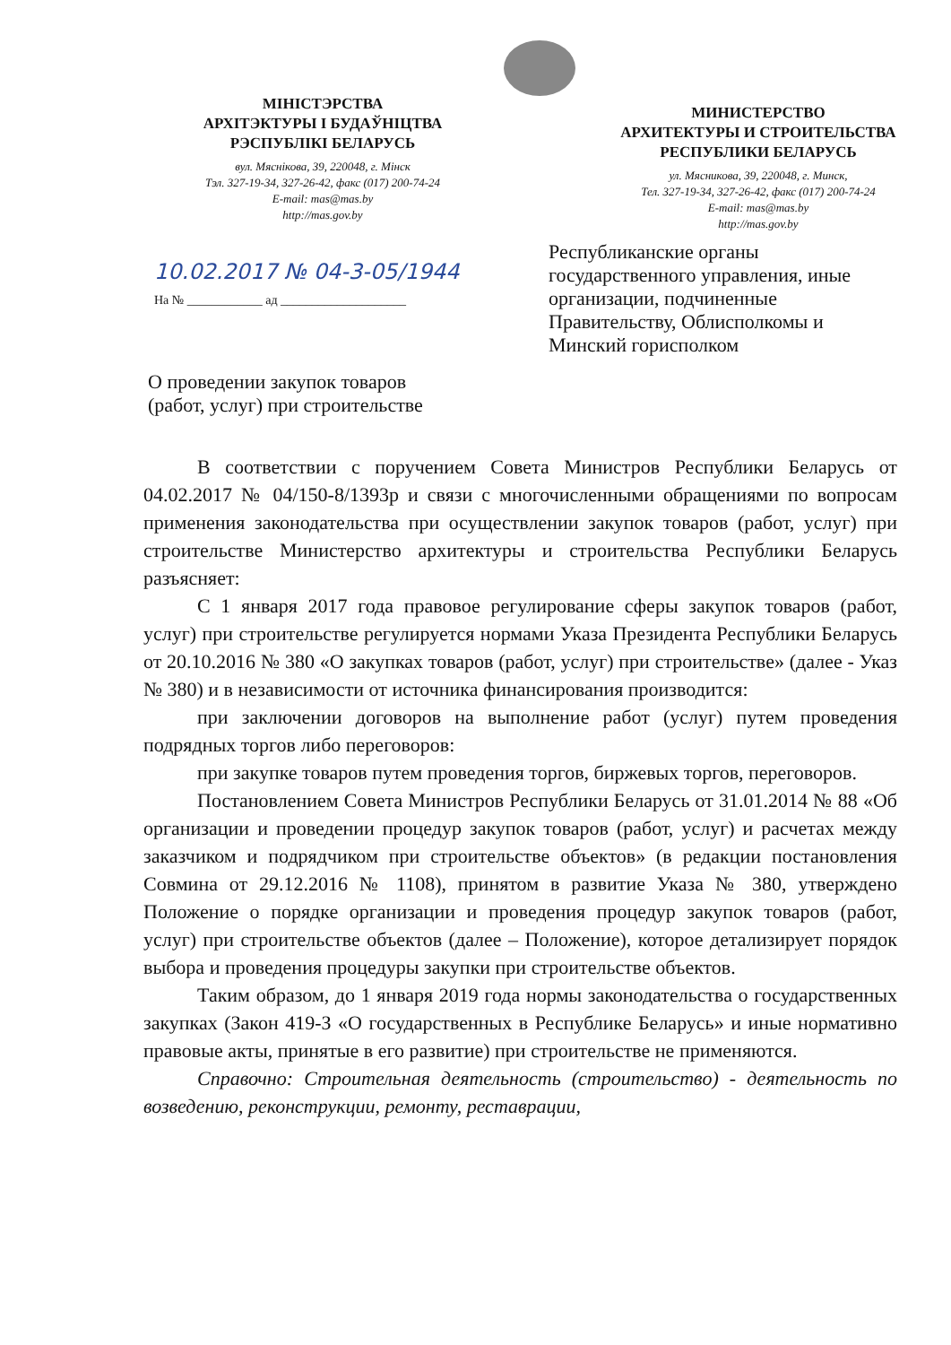МІНІСТЭРСТВА
АРХІТЭКТУРЫ І БУДАЎНІЦТВА
РЭСПУБЛІКІ БЕЛАРУСЬ
вул. Мяснікова, 39, 220048, г. Мінск
Тэл. 327-19-34, 327-26-42, факс (017) 200-74-24
E-mail: mas@mas.by
http://mas.gov.by
МИНИСТЕРСТВО
АРХИТЕКТУРЫ И СТРОИТЕЛЬСТВА
РЕСПУБЛИКИ БЕЛАРУСЬ
ул. Мясникова, 39, 220048, г. Минск,
Тел. 327-19-34, 327-26-42, факс (017) 200-74-24
E-mail: mas@mas.by
http://mas.gov.by
10.02.2017 № 04-3-05/1944
На № ____________ ад ____________________
Республиканские органы государственного управления, иные организации, подчиненные Правительству, Облисполкомы и Минский горисполком
О проведении закупок товаров
(работ, услуг) при строительстве
В соответствии с поручением Совета Министров Республики Беларусь от 04.02.2017 № 04/150-8/1393р и связи с многочисленными обращениями по вопросам применения законодательства при осуществлении закупок товаров (работ, услуг) при строительстве Министерство архитектуры и строительства Республики Беларусь разъясняет:
С 1 января 2017 года правовое регулирование сферы закупок товаров (работ, услуг) при строительстве регулируется нормами Указа Президента Республики Беларусь от 20.10.2016 № 380 «О закупках товаров (работ, услуг) при строительстве» (далее - Указ № 380) и в независимости от источника финансирования производится:
при заключении договоров на выполнение работ (услуг) путем проведения подрядных торгов либо переговоров:
при закупке товаров путем проведения торгов, биржевых торгов, переговоров.
Постановлением Совета Министров Республики Беларусь от 31.01.2014 № 88 «Об организации и проведении процедур закупок товаров (работ, услуг) и расчетах между заказчиком и подрядчиком при строительстве объектов» (в редакции постановления Совмина от 29.12.2016 № 1108), принятом в развитие Указа № 380, утверждено Положение о порядке организации и проведения процедур закупок товаров (работ, услуг) при строительстве объектов (далее – Положение), которое детализирует порядок выбора и проведения процедуры закупки при строительстве объектов.
Таким образом, до 1 января 2019 года нормы законодательства о государственных закупках (Закон 419-З «О государственных в Республике Беларусь» и иные нормативно правовые акты, принятые в его развитие) при строительстве не применяются.
Справочно: Строительная деятельность (строительство) - деятельность по возведению, реконструкции, ремонту, реставрации,